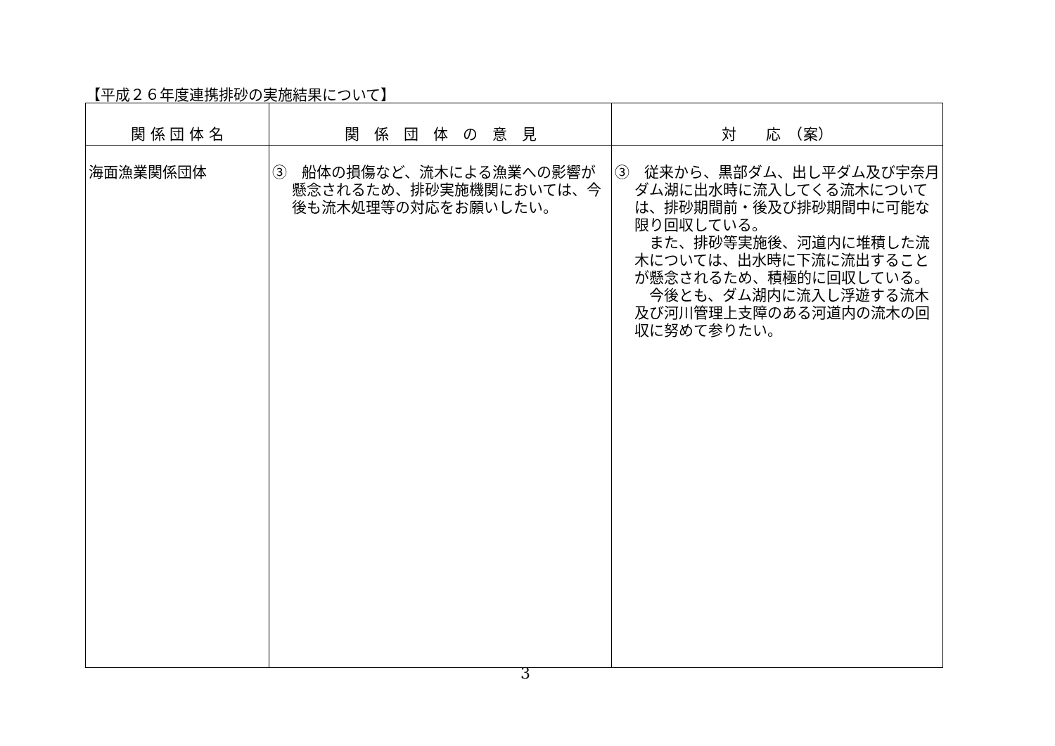【平成２６年度連携排砂の実施結果について】
| 関 係 団 体 名 | 関 係 団 体 の 意 見 | 対 応 （案） |
| --- | --- | --- |
| 海面漁業関係団体 | ③ 船体の損傷など、流木による漁業への影響が懸念されるため、排砂実施機関においては、今後も流木処理等の対応をお願いしたい。 | ③ 従来から、黒部ダム、出し平ダム及び宇奈月ダム湖に出水時に流入してくる流木については、排砂期間前・後及び排砂期間中に可能な限り回収している。 また、排砂等実施後、河道内に堆積した流木については、出水時に下流に流出することが懸念されるため、積極的に回収している。 今後とも、ダム湖内に流入し浮遊する流木及び河川管理上支障のある河道内の流木の回収に努めて参りたい。 |
3